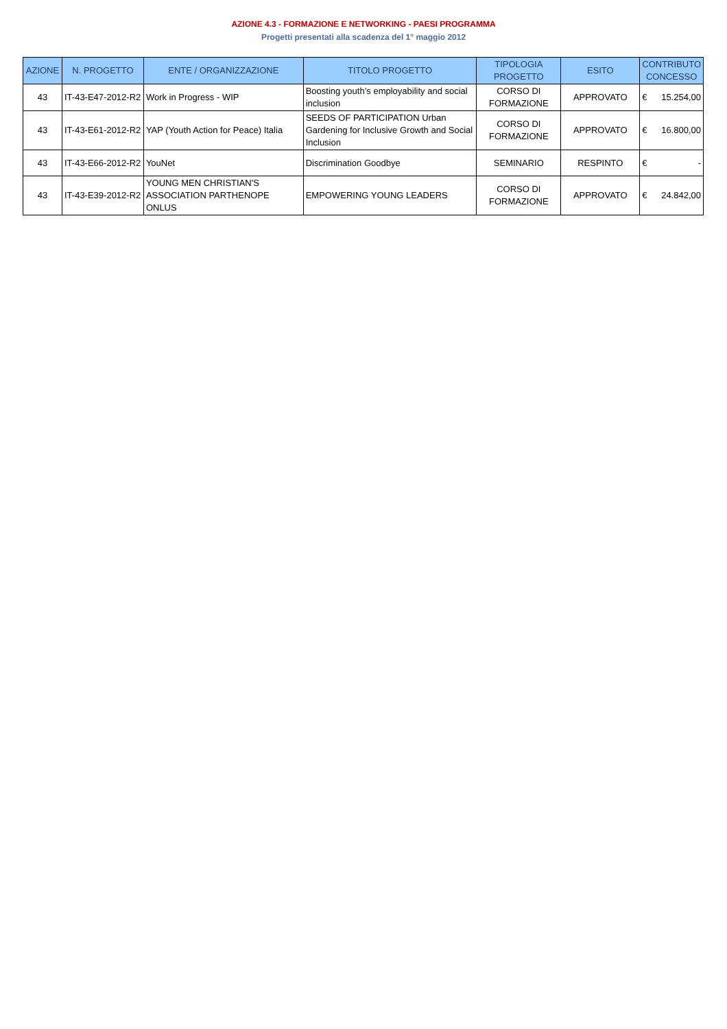AZIONE 4.3 - FORMAZIONE E NETWORKING - PAESI PROGRAMMA
Progetti presentati alla scadenza del 1° maggio 2012
| AZIONE | N. PROGETTO | ENTE / ORGANIZZAZIONE | TITOLO PROGETTO | TIPOLOGIA PROGETTO | ESITO | CONTRIBUTO CONCESSO |
| --- | --- | --- | --- | --- | --- | --- |
| 43 | IT-43-E47-2012-R2 | Work in Progress - WIP | Boosting youth’s employability and social inclusion | CORSO DI FORMAZIONE | APPROVATO | € 15.254,00 |
| 43 | IT-43-E61-2012-R2 | YAP (Youth Action for Peace) Italia | SEEDS OF PARTICIPATION Urban Gardening for Inclusive Growth and Social Inclusion | CORSO DI FORMAZIONE | APPROVATO | € 16.800,00 |
| 43 | IT-43-E66-2012-R2 | YouNet | Discrimination Goodbye | SEMINARIO | RESPINTO | € - |
| 43 | IT-43-E39-2012-R2 | YOUNG MEN CHRISTIAN'S ASSOCIATION PARTHENOPE ONLUS | EMPOWERING YOUNG LEADERS | CORSO DI FORMAZIONE | APPROVATO | € 24.842,00 |